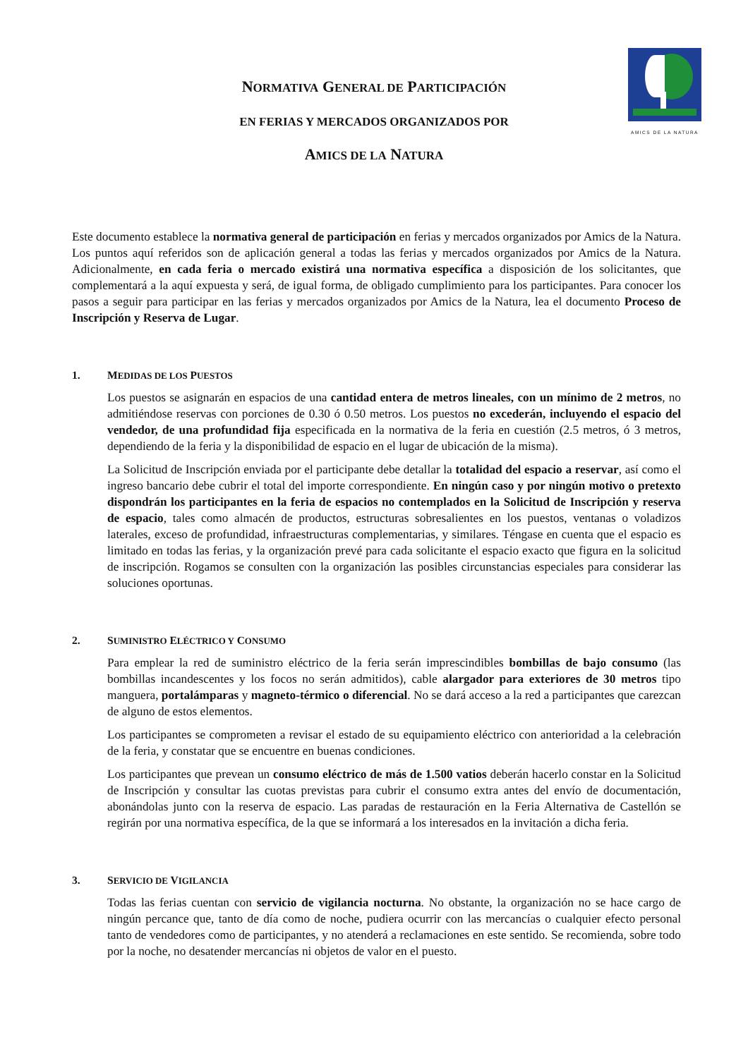NORMATIVA GENERAL DE PARTICIPACIÓN
EN FERIAS Y MERCADOS ORGANIZADOS POR
AMICS DE LA NATURA
AMICS DE LA NATURA
Este documento establece la normativa general de participación en ferias y mercados organizados por Amics de la Natura. Los puntos aquí referidos son de aplicación general a todas las ferias y mercados organizados por Amics de la Natura. Adicionalmente, en cada feria o mercado existirá una normativa específica a disposición de los solicitantes, que complementará a la aquí expuesta y será, de igual forma, de obligado cumplimiento para los participantes. Para conocer los pasos a seguir para participar en las ferias y mercados organizados por Amics de la Natura, lea el documento Proceso de Inscripción y Reserva de Lugar.
1. MEDIDAS DE LOS PUESTOS
Los puestos se asignarán en espacios de una cantidad entera de metros lineales, con un mínimo de 2 metros, no admitiéndose reservas con porciones de 0.30 ó 0.50 metros. Los puestos no excederán, incluyendo el espacio del vendedor, de una profundidad fija especificada en la normativa de la feria en cuestión (2.5 metros, ó 3 metros, dependiendo de la feria y la disponibilidad de espacio en el lugar de ubicación de la misma).
La Solicitud de Inscripción enviada por el participante debe detallar la totalidad del espacio a reservar, así como el ingreso bancario debe cubrir el total del importe correspondiente. En ningún caso y por ningún motivo o pretexto dispondrán los participantes en la feria de espacios no contemplados en la Solicitud de Inscripción y reserva de espacio, tales como almacén de productos, estructuras sobresalientes en los puestos, ventanas o voladizos laterales, exceso de profundidad, infraestructuras complementarias, y similares. Téngase en cuenta que el espacio es limitado en todas las ferias, y la organización prevé para cada solicitante el espacio exacto que figura en la solicitud de inscripción. Rogamos se consulten con la organización las posibles circunstancias especiales para considerar las soluciones oportunas.
2. SUMINISTRO ELÉCTRICO Y CONSUMO
Para emplear la red de suministro eléctrico de la feria serán imprescindibles bombillas de bajo consumo (las bombillas incandescentes y los focos no serán admitidos), cable alargador para exteriores de 30 metros tipo manguera, portalámparas y magneto-térmico o diferencial. No se dará acceso a la red a participantes que carezcan de alguno de estos elementos.
Los participantes se comprometen a revisar el estado de su equipamiento eléctrico con anterioridad a la celebración de la feria, y constatar que se encuentre en buenas condiciones.
Los participantes que prevean un consumo eléctrico de más de 1.500 vatios deberán hacerlo constar en la Solicitud de Inscripción y consultar las cuotas previstas para cubrir el consumo extra antes del envío de documentación, abonándolas junto con la reserva de espacio. Las paradas de restauración en la Feria Alternativa de Castellón se regirán por una normativa específica, de la que se informará a los interesados en la invitación a dicha feria.
3. SERVICIO DE VIGILANCIA
Todas las ferias cuentan con servicio de vigilancia nocturna. No obstante, la organización no se hace cargo de ningún percance que, tanto de día como de noche, pudiera ocurrir con las mercancías o cualquier efecto personal tanto de vendedores como de participantes, y no atenderá a reclamaciones en este sentido. Se recomienda, sobre todo por la noche, no desatender mercancías ni objetos de valor en el puesto.